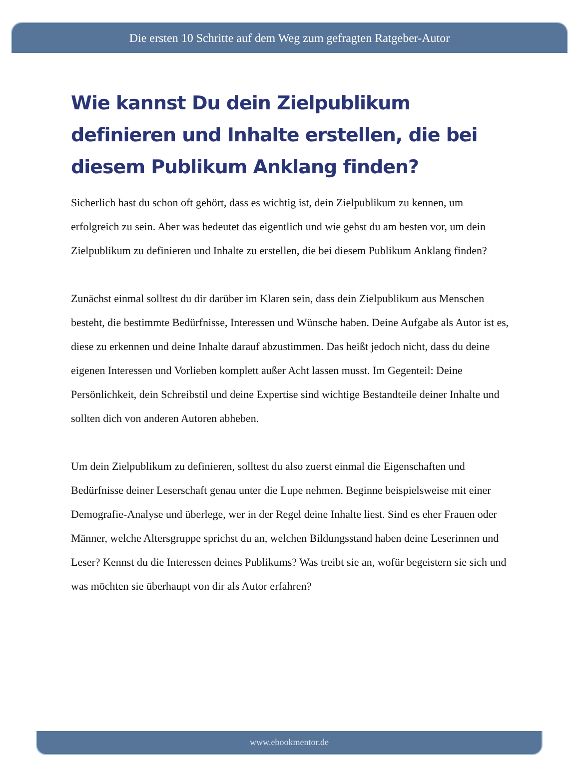Die ersten 10 Schritte auf dem Weg zum gefragten Ratgeber-Autor
Wie kannst Du dein Zielpublikum definieren und Inhalte erstellen, die bei diesem Publikum Anklang finden?
Sicherlich hast du schon oft gehört, dass es wichtig ist, dein Zielpublikum zu kennen, um erfolgreich zu sein. Aber was bedeutet das eigentlich und wie gehst du am besten vor, um dein Zielpublikum zu definieren und Inhalte zu erstellen, die bei diesem Publikum Anklang finden?
Zunächst einmal solltest du dir darüber im Klaren sein, dass dein Zielpublikum aus Menschen besteht, die bestimmte Bedürfnisse, Interessen und Wünsche haben. Deine Aufgabe als Autor ist es, diese zu erkennen und deine Inhalte darauf abzustimmen. Das heißt jedoch nicht, dass du deine eigenen Interessen und Vorlieben komplett außer Acht lassen musst. Im Gegenteil: Deine Persönlichkeit, dein Schreibstil und deine Expertise sind wichtige Bestandteile deiner Inhalte und sollten dich von anderen Autoren abheben.
Um dein Zielpublikum zu definieren, solltest du also zuerst einmal die Eigenschaften und Bedürfnisse deiner Leserschaft genau unter die Lupe nehmen. Beginne beispielsweise mit einer Demografie-Analyse und überlege, wer in der Regel deine Inhalte liest. Sind es eher Frauen oder Männer, welche Altersgruppe sprichst du an, welchen Bildungsstand haben deine Leserinnen und Leser? Kennst du die Interessen deines Publikums? Was treibt sie an, wofür begeistern sie sich und was möchten sie überhaupt von dir als Autor erfahren?
www.ebookmentor.de